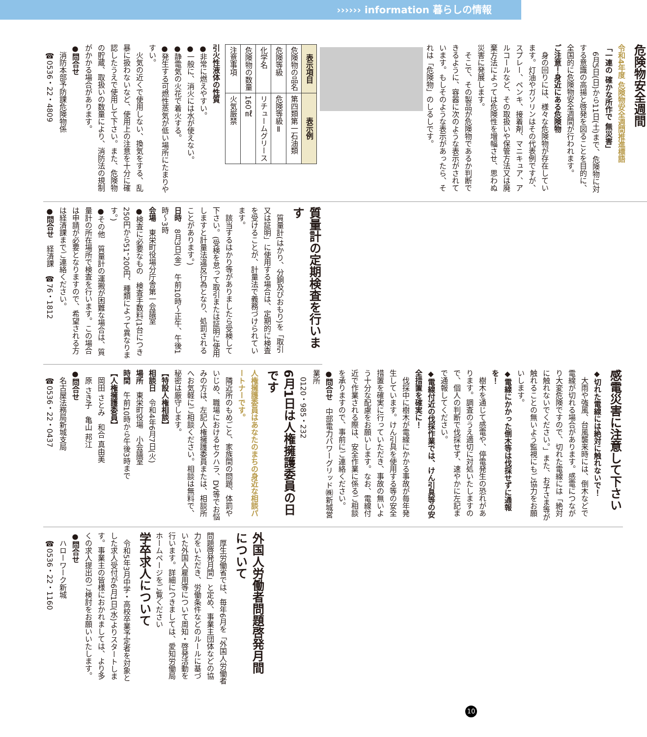›››››› information 暮らしの情報
危険物安全週間
令和4年度 危険物安全週間推進標語
「一連の 確かな所作で 無災害」
　6月5日(日)から11日(土)まで、危険物に対する意識の高揚と啓発を図ることを目的に、全国的に危険物安全週間が行われます。
ご注意！身近にある危険物
　身の回りには、様々な危険物が存在しています。灯油やガソリンはその代表例ですが、スプレー、ペンキ、接着剤、マニキュア、アルコールなど、その取扱いや保管方法又は廃棄方法によっては危険性を増幅させ、思わぬ災害に発展します。
　そこで、その製品が危険物であるか判断できるように、容器に次のような表示がされています。もしそのような表示があったら、それは「危険物」のしるしです。
| 表示項目 | 表示例 |
| --- | --- |
| 危険物の品名 | 第四類第一石油類 |
| 危険等級 | 危険等級Ⅱ |
| 化学名 | リチュームグリース |
| 危険物の数量 | 160㎖ |
| 注意事項 | 火気厳禁 |
引火性液体の性質
●非常に燃えやすい。
●一般に、消火には水が使えない。
●静電気の火花で着火する。
●発生する可燃性蒸気が低い場所にたまりやすい。
　火気の近くで使用しない、換気をする、乱暴に扱わないなど、使用上の注意を十分に確認したうえで使用して下さい。また、危険物の貯蔵、取扱いの数量により、消防法の規制がかかる場合があります。
●問合せ
　消防本部予防課危険物係
　☎0536・22・4809
質量計の定期検査を行います
　質量計(はかり、分銅及びおもり)を「取引又は証明」に使用する場合は、定期的に検査を受けることが、計量法で義務づけられています。
　該当するはかり等がありましたら受検して下さい。(受検を怠って取引または証明に使用しますと計量法違反行為となり、処罰されることがあります。)
日時　8月3日(金)　午前10時～正午、午後1時～3時
会場　東栄町役場分庁舎第一会議室
●検査に必要なもの　検査手数料(1台につき250円から51，200円、種類によって異なります。)
●その他　質量計の運搬が困難な場合は、質量計の所在場所で検査を行います。この場合は申請が必要となりますので、希望される方は経済課までご連絡ください。
●問合せ　経済課　☎76・1812
感電災害に注意して下さい
◆切れた電線には絶対に触れないで！
　大雨や強風、台風襲来時には、倒木などで電線が切れる場合があります。感電につながり大変危険ですので、切れた電線には「絶対に触れないでください。」また、お子さま等が触れることの無いよう監視にもご協力をお願いします。
◆電線にかかった倒木等は伐採せずに通報を！
　樹木を通じて感電や、停電発生の恐れがあります。調査のうえ適切に対処いたしますので、個人の判断で伐採せず、速やかに左記まで通報してください。
◆電線付近の伐採作業では、けん引具等の安全措置を確実に！
　伐採中に樹木が電線にかかる事故が毎年発生しています。けん引具を使用する等の安全措置を確実に行っていただき、事故の無いよう十分な配慮をお願いします。なお、電線付近で作業される際は、安全作業に係るご相談を承りますので、事前にご連絡ください。
●問合せ　中部電力パワーグリッド㈱新城営業所
　0120・985・232
6月1日は人権擁護委員の日です
人権擁護委員はあなたのまちの身近な相談パートナーです。
　隣近所のもめごと、家族間の問題、体罰やいじめ、職場におけるセクハラ、DV等でお悩みの方は、左記人権擁護委員または、相談所へお気軽にご相談ください。相談は無料で、秘密は厳守します。
【特設人権相談】
相談日　令和4年6月7日(火)
場所　東栄町役場　小会議室
時間　午前10時から午後3時まで
【人権擁護委員】
　岡田 さとみ　和合 真由美
　原 さき子　亀山 邦江
●問合せ
　名古屋法務局新城支局
　☎0536・22・0437
外国人労働者問題啓発月間について
　厚生労働省では、毎年6月を「外国人労働者問題啓発月間」と定め、事業主団体などの協力をいただき、労働条件などのルールに基づいた外国人雇用等について周知・啓発活動を行います。詳細につきましては、愛知労働局ホームページをご覧ください
学卒求人について
　令和5年3月中学・高校卒業予定者を対象とした求人受付が6月1日(水)よりスタートします。事業主の皆様におかれましては、より多くの求人提出のご検討をお願いいたします。
●問合せ
　ハローワーク新城
　☎0536・22・1160
10